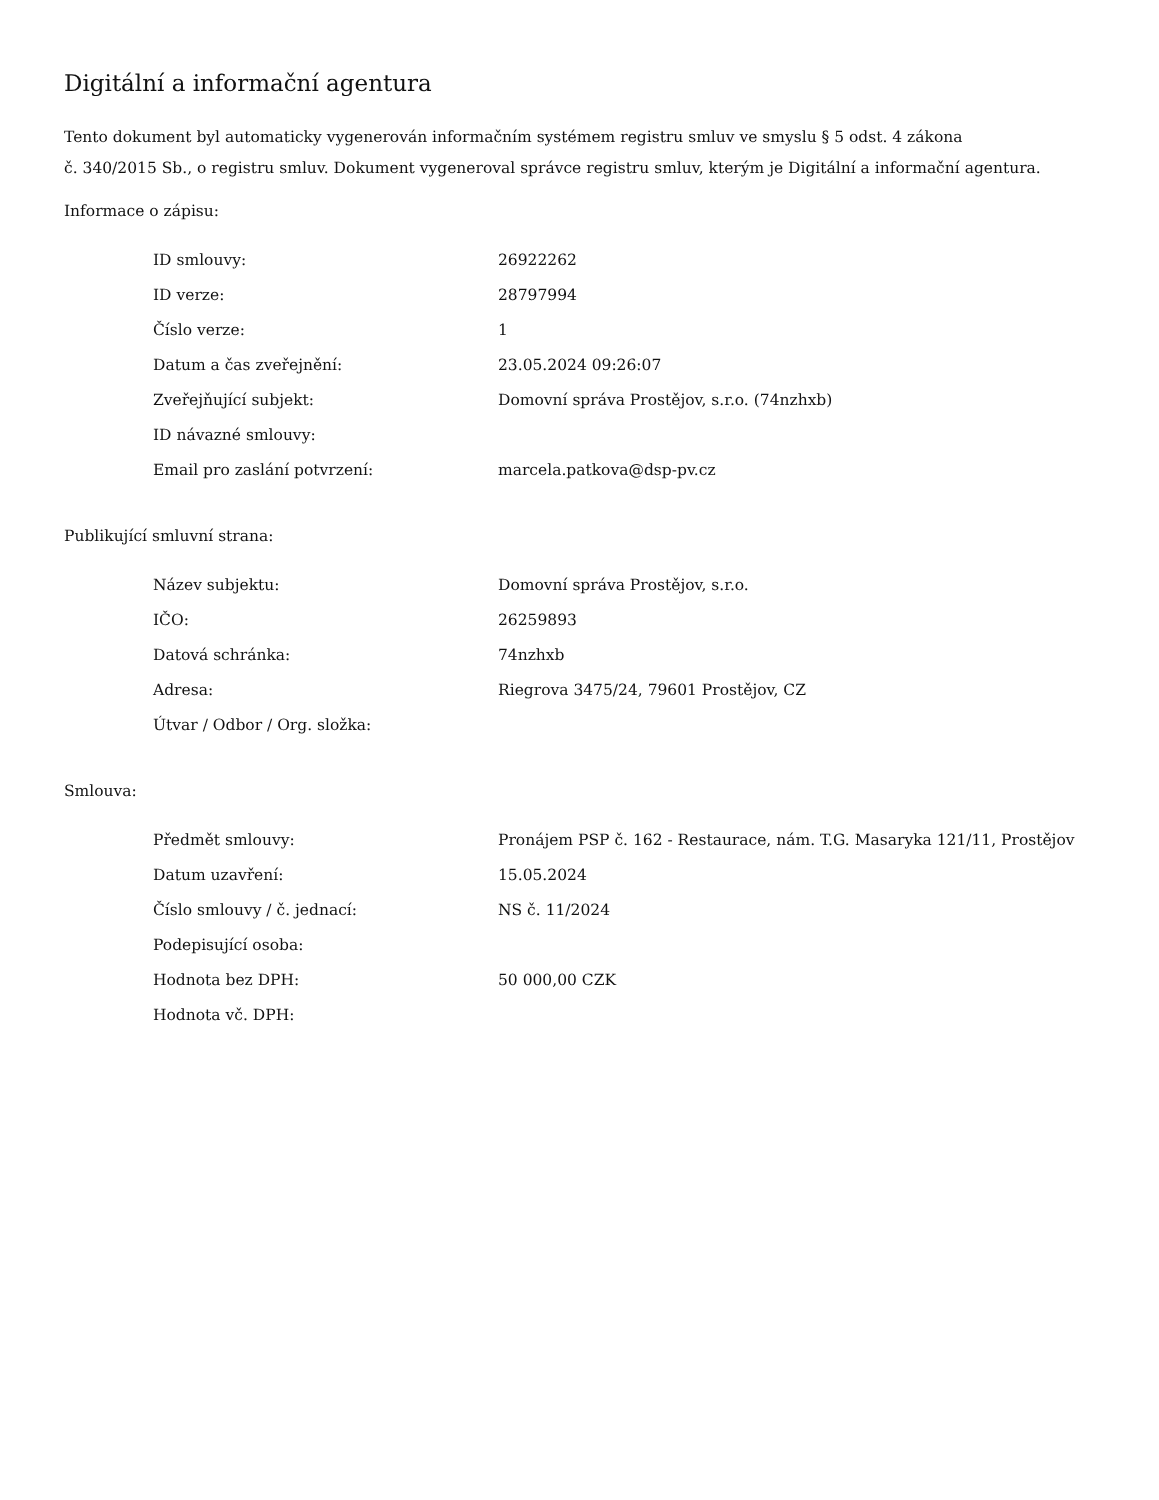Digitální a informační agentura
Tento dokument byl automaticky vygenerován informačním systémem registru smluv ve smyslu § 5 odst. 4 zákona
č. 340/2015 Sb., o registru smluv. Dokument vygeneroval správce registru smluv, kterým je Digitální a informační agentura.
Informace o zápisu:
| ID smlouvy: | 26922262 |
| ID verze: | 28797994 |
| Číslo verze: | 1 |
| Datum a čas zveřejnění: | 23.05.2024 09:26:07 |
| Zveřejňující subjekt: | Domovní správa Prostějov, s.r.o. (74nzhxb) |
| ID návazné smlouvy: | |
| Email pro zaslání potvrzení: | marcela.patkova@dsp-pv.cz |
Publikující smluvní strana:
| Název subjektu: | Domovní správa Prostějov, s.r.o. |
| IČO: | 26259893 |
| Datová schránka: | 74nzhxb |
| Adresa: | Riegrova 3475/24, 79601 Prostějov, CZ |
| Útvar / Odbor / Org. složka: | |
Smlouva:
| Předmět smlouvy: | Pronájem PSP č. 162 - Restaurace, nám. T.G. Masaryka 121/11, Prostějov |
| Datum uzavření: | 15.05.2024 |
| Číslo smlouvy / č. jednací: | NS č. 11/2024 |
| Podepisující osoba: | |
| Hodnota bez DPH: | 50 000,00 CZK |
| Hodnota vč. DPH: | |